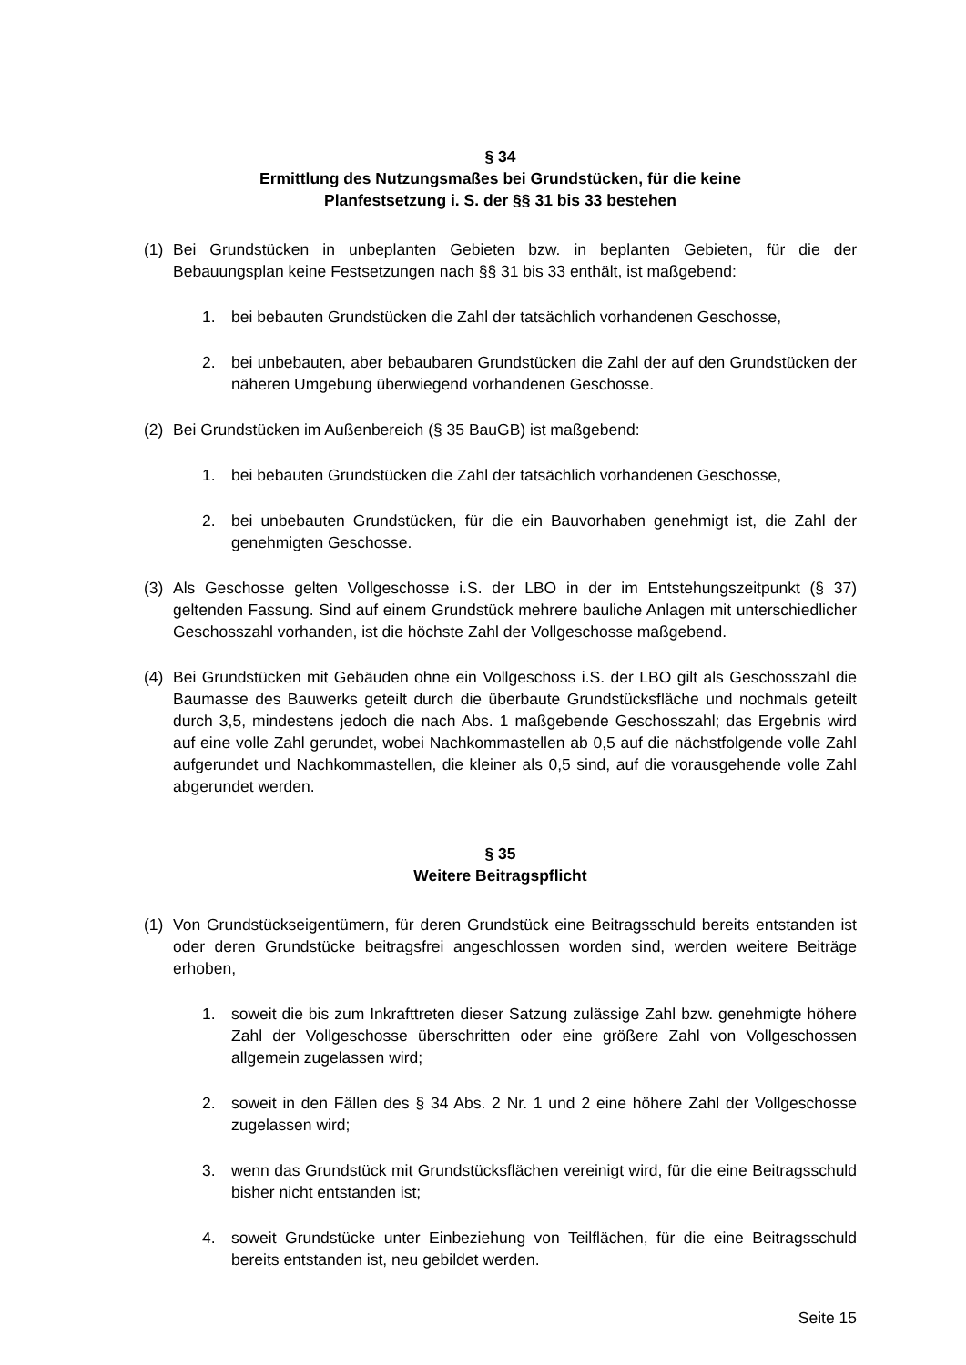§ 34
Ermittlung des Nutzungsmaßes bei Grundstücken, für die keine
Planfestsetzung i. S. der §§ 31 bis 33 bestehen
(1) Bei Grundstücken in unbeplanten Gebieten bzw. in beplanten Gebieten, für die der Bebauungsplan keine Festsetzungen nach §§ 31 bis 33 enthält, ist maßgebend:
1. bei bebauten Grundstücken die Zahl der tatsächlich vorhandenen Geschosse,
2. bei unbebauten, aber bebaubaren Grundstücken die Zahl der auf den Grundstücken der näheren Umgebung überwiegend vorhandenen Geschosse.
(2) Bei Grundstücken im Außenbereich (§ 35 BauGB) ist maßgebend:
1. bei bebauten Grundstücken die Zahl der tatsächlich vorhandenen Geschosse,
2. bei unbebauten Grundstücken, für die ein Bauvorhaben genehmigt ist, die Zahl der genehmigten Geschosse.
(3) Als Geschosse gelten Vollgeschosse i.S. der LBO in der im Entstehungszeitpunkt (§ 37) geltenden Fassung. Sind auf einem Grundstück mehrere bauliche Anlagen mit unterschiedlicher Geschosszahl vorhanden, ist die höchste Zahl der Vollgeschosse maßgebend.
(4) Bei Grundstücken mit Gebäuden ohne ein Vollgeschoss i.S. der LBO gilt als Geschosszahl die Baumasse des Bauwerks geteilt durch die überbaute Grundstücksfläche und nochmals geteilt durch 3,5, mindestens jedoch die nach Abs. 1 maßgebende Geschosszahl; das Ergebnis wird auf eine volle Zahl gerundet, wobei Nachkommastellen ab 0,5 auf die nächstfolgende volle Zahl aufgerundet und Nachkommastellen, die kleiner als 0,5 sind, auf die vorausgehende volle Zahl abgerundet werden.
§ 35
Weitere Beitragspflicht
(1) Von Grundstückseigentümern, für deren Grundstück eine Beitragsschuld bereits entstanden ist oder deren Grundstücke beitragsfrei angeschlossen worden sind, werden weitere Beiträge erhoben,
1. soweit die bis zum Inkrafttreten dieser Satzung zulässige Zahl bzw. genehmigte höhere Zahl der Vollgeschosse überschritten oder eine größere Zahl von Vollgeschossen allgemein zugelassen wird;
2. soweit in den Fällen des § 34 Abs. 2 Nr. 1 und 2 eine höhere Zahl der Vollgeschosse zugelassen wird;
3. wenn das Grundstück mit Grundstücksflächen vereinigt wird, für die eine Beitragsschuld bisher nicht entstanden ist;
4. soweit Grundstücke unter Einbeziehung von Teilflächen, für die eine Beitragsschuld bereits entstanden ist, neu gebildet werden.
Seite 15